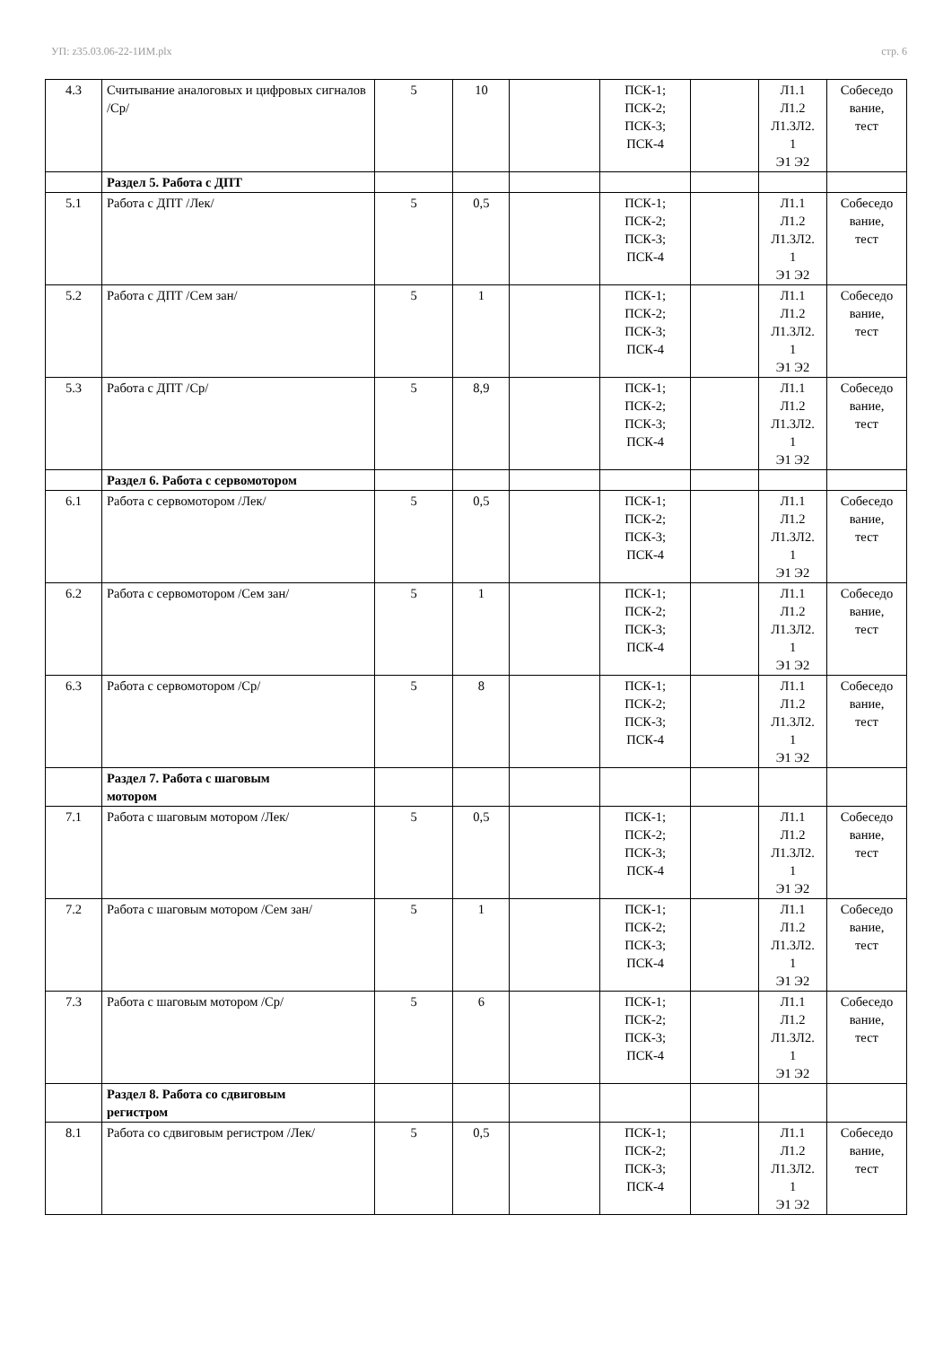УП: z35.03.06-22-1ИМ.plx стр. 6
| 4.3 | Считывание аналоговых и цифровых сигналов /Ср/ | 5 | 10 | | ПСК-1; ПСК-2; ПСК-3; ПСК-4 | | Л1.1 Л1.2 Л1.3Л2. 1 Э1 Э2 | Собеседо вание, тест |
| | Раздел 5. Работа с ДПТ | | | | | | | |
| 5.1 | Работа с ДПТ /Лек/ | 5 | 0,5 | | ПСК-1; ПСК-2; ПСК-3; ПСК-4 | | Л1.1 Л1.2 Л1.3Л2. 1 Э1 Э2 | Собеседо вание, тест |
| 5.2 | Работа с ДПТ /Сем зан/ | 5 | 1 | | ПСК-1; ПСК-2; ПСК-3; ПСК-4 | | Л1.1 Л1.2 Л1.3Л2. 1 Э1 Э2 | Собеседо вание, тест |
| 5.3 | Работа с ДПТ /Ср/ | 5 | 8,9 | | ПСК-1; ПСК-2; ПСК-3; ПСК-4 | | Л1.1 Л1.2 Л1.3Л2. 1 Э1 Э2 | Собеседо вание, тест |
| | Раздел 6. Работа с сервомотором | | | | | | | |
| 6.1 | Работа с сервомотором /Лек/ | 5 | 0,5 | | ПСК-1; ПСК-2; ПСК-3; ПСК-4 | | Л1.1 Л1.2 Л1.3Л2. 1 Э1 Э2 | Собеседо вание, тест |
| 6.2 | Работа с сервомотором /Сем зан/ | 5 | 1 | | ПСК-1; ПСК-2; ПСК-3; ПСК-4 | | Л1.1 Л1.2 Л1.3Л2. 1 Э1 Э2 | Собеседо вание, тест |
| 6.3 | Работа с сервомотором /Ср/ | 5 | 8 | | ПСК-1; ПСК-2; ПСК-3; ПСК-4 | | Л1.1 Л1.2 Л1.3Л2. 1 Э1 Э2 | Собеседо вание, тест |
| | Раздел 7. Работа с шаговым мотором | | | | | | | |
| 7.1 | Работа с шаговым мотором /Лек/ | 5 | 0,5 | | ПСК-1; ПСК-2; ПСК-3; ПСК-4 | | Л1.1 Л1.2 Л1.3Л2. 1 Э1 Э2 | Собеседо вание, тест |
| 7.2 | Работа с шаговым мотором /Сем зан/ | 5 | 1 | | ПСК-1; ПСК-2; ПСК-3; ПСК-4 | | Л1.1 Л1.2 Л1.3Л2. 1 Э1 Э2 | Собеседо вание, тест |
| 7.3 | Работа с шаговым мотором /Ср/ | 5 | 6 | | ПСК-1; ПСК-2; ПСК-3; ПСК-4 | | Л1.1 Л1.2 Л1.3Л2. 1 Э1 Э2 | Собеседо вание, тест |
| | Раздел 8. Работа со сдвиговым регистром | | | | | | | |
| 8.1 | Работа со сдвиговым регистром /Лек/ | 5 | 0,5 | | ПСК-1; ПСК-2; ПСК-3; ПСК-4 | | Л1.1 Л1.2 Л1.3Л2. 1 Э1 Э2 | Собеседо вание, тест |